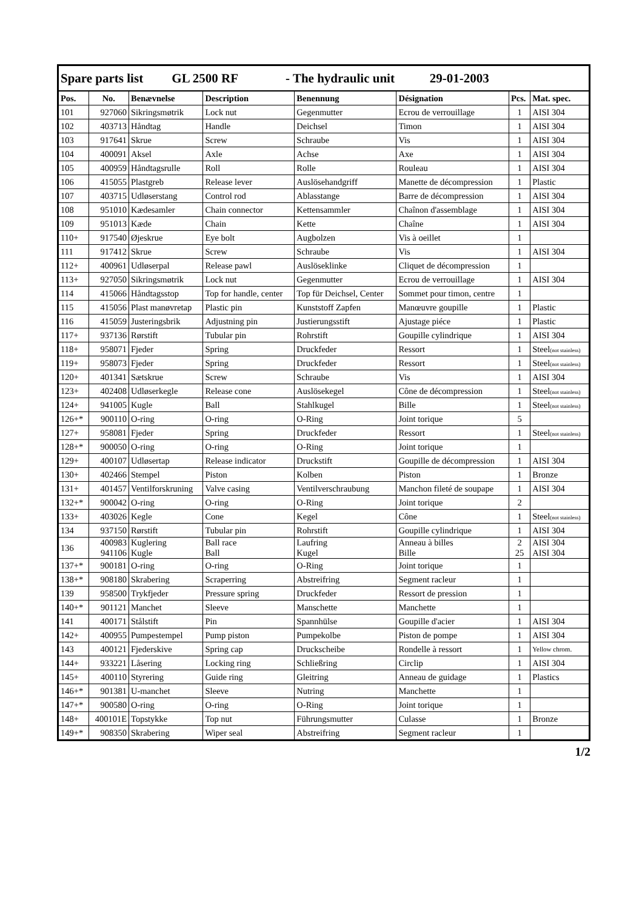| Spare parts list GL 2500 RF - The hydraulic unit 29-01-2003 | | | | | | | |
| Pos. | No. | Benævnelse | Description | Benennung | Désignation | Pcs. | Mat. spec. |
| 101 | 927060 | Sikringsmøtrik | Lock nut | Gegenmutter | Ecrou de verrouillage | 1 | AISI 304 |
| 102 | 403713 | Håndtag | Handle | Deichsel | Timon | 1 | AISI 304 |
| 103 | 917641 | Skrue | Screw | Schraube | Vis | 1 | AISI 304 |
| 104 | 400091 | Aksel | Axle | Achse | Axe | 1 | AISI 304 |
| 105 | 400959 | Håndtagsrulle | Roll | Rolle | Rouleau | 1 | AISI 304 |
| 106 | 415055 | Plastgreb | Release lever | Auslösehandgriff | Manette de décompression | 1 | Plastic |
| 107 | 403715 | Udløserstang | Control rod | Ablasstange | Barre de décompression | 1 | AISI 304 |
| 108 | 951010 | Kædesamler | Chain connector | Kettensammler | Chaînon d'assemblage | 1 | AISI 304 |
| 109 | 951013 | Kæde | Chain | Kette | Chaîne | 1 | AISI 304 |
| 110+ | 917540 | Øjeskrue | Eye bolt | Augbolzen | Vis à oeillet | 1 | |
| 111 | 917412 | Skrue | Screw | Schraube | Vis | 1 | AISI 304 |
| 112+ | 400961 | Udløserpal | Release pawl | Auslöseklinke | Cliquet de décompression | 1 | |
| 113+ | 927050 | Sikringsmøtrik | Lock nut | Gegenmutter | Ecrou de verrouillage | 1 | AISI 304 |
| 114 | 415066 | Håndtagsstop | Top for handle, center | Top für Deichsel, Center | Sommet pour timon, centre | 1 | |
| 115 | 415056 | Plast manøvretap | Plastic pin | Kunststoff Zapfen | Manœuvre goupille | 1 | Plastic |
| 116 | 415059 | Justeringsbrik | Adjustning pin | Justierungsstift | Ajustage piéce | 1 | Plastic |
| 117+ | 937136 | Rørstift | Tubular pin | Rohrstift | Goupille cylindrique | 1 | AISI 304 |
| 118+ | 958071 | Fjeder | Spring | Druckfeder | Ressort | 1 | Steel (not stainless) |
| 119+ | 958073 | Fjeder | Spring | Druckfeder | Ressort | 1 | Steel (not stainless) |
| 120+ | 401341 | Sætskrue | Screw | Schraube | Vis | 1 | AISI 304 |
| 123+ | 402408 | Udløserkegle | Release cone | Auslösekegel | Cône de décompression | 1 | Steel (not stainless) |
| 124+ | 941005 | Kugle | Ball | Stahlkugel | Bille | 1 | Steel (not stainless) |
| 126+* | 900110 | O-ring | O-ring | O-Ring | Joint torique | 5 | |
| 127+ | 958081 | Fjeder | Spring | Druckfeder | Ressort | 1 | Steel (not stainless) |
| 128+* | 900050 | O-ring | O-ring | O-Ring | Joint torique | 1 | |
| 129+ | 400107 | Udløsertap | Release indicator | Druckstift | Goupille de décompression | 1 | AISI 304 |
| 130+ | 402466 | Stempel | Piston | Kolben | Piston | 1 | Bronze |
| 131+ | 401457 | Ventilforskruning | Valve casing | Ventilverschraubung | Manchon fileté de soupape | 1 | AISI 304 |
| 132+* | 900042 | O-ring | O-ring | O-Ring | Joint torique | 2 | |
| 133+ | 403026 | Kegle | Cone | Kegel | Cône | 1 | Steel (not stainless) |
| 134 | 937150 | Rørstift | Tubular pin | Rohrstift | Goupille cylindrique | 1 | AISI 304 |
| 136 | 400983 941106 | Kuglering Kugle | Ball race Ball | Laufring Kugel | Anneau à billes Bille | 2 25 | AISI 304 AISI 304 |
| 137+* | 900181 | O-ring | O-ring | O-Ring | Joint torique | 1 | |
| 138+* | 908180 | Skrabering | Scraperring | Abstreifring | Segment racleur | 1 | |
| 139 | 958500 | Trykfjeder | Pressure spring | Druckfeder | Ressort de pression | 1 | |
| 140+* | 901121 | Manchet | Sleeve | Manschette | Manchette | 1 | |
| 141 | 400171 | Stålstift | Pin | Spannhülse | Goupille d'acier | 1 | AISI 304 |
| 142+ | 400955 | Pumpestempel | Pump piston | Pumpekolbe | Piston de pompe | 1 | AISI 304 |
| 143 | 400121 | Fjederskive | Spring cap | Druckscheibe | Rondelle à ressort | 1 | Yellow chrom. |
| 144+ | 933221 | Låsering | Locking ring | Schließring | Circlip | 1 | AISI 304 |
| 145+ | 400110 | Styrering | Guide ring | Gleitring | Anneau de guidage | 1 | Plastics |
| 146+* | 901381 | U-manchet | Sleeve | Nutring | Manchette | 1 | |
| 147+* | 900580 | O-ring | O-ring | O-Ring | Joint torique | 1 | |
| 148+ | 400101E | Topstykke | Top nut | Führungsmutter | Culasse | 1 | Bronze |
| 149+* | 908350 | Skrabering | Wiper seal | Abstreifring | Segment racleur | 1 | |
1/2